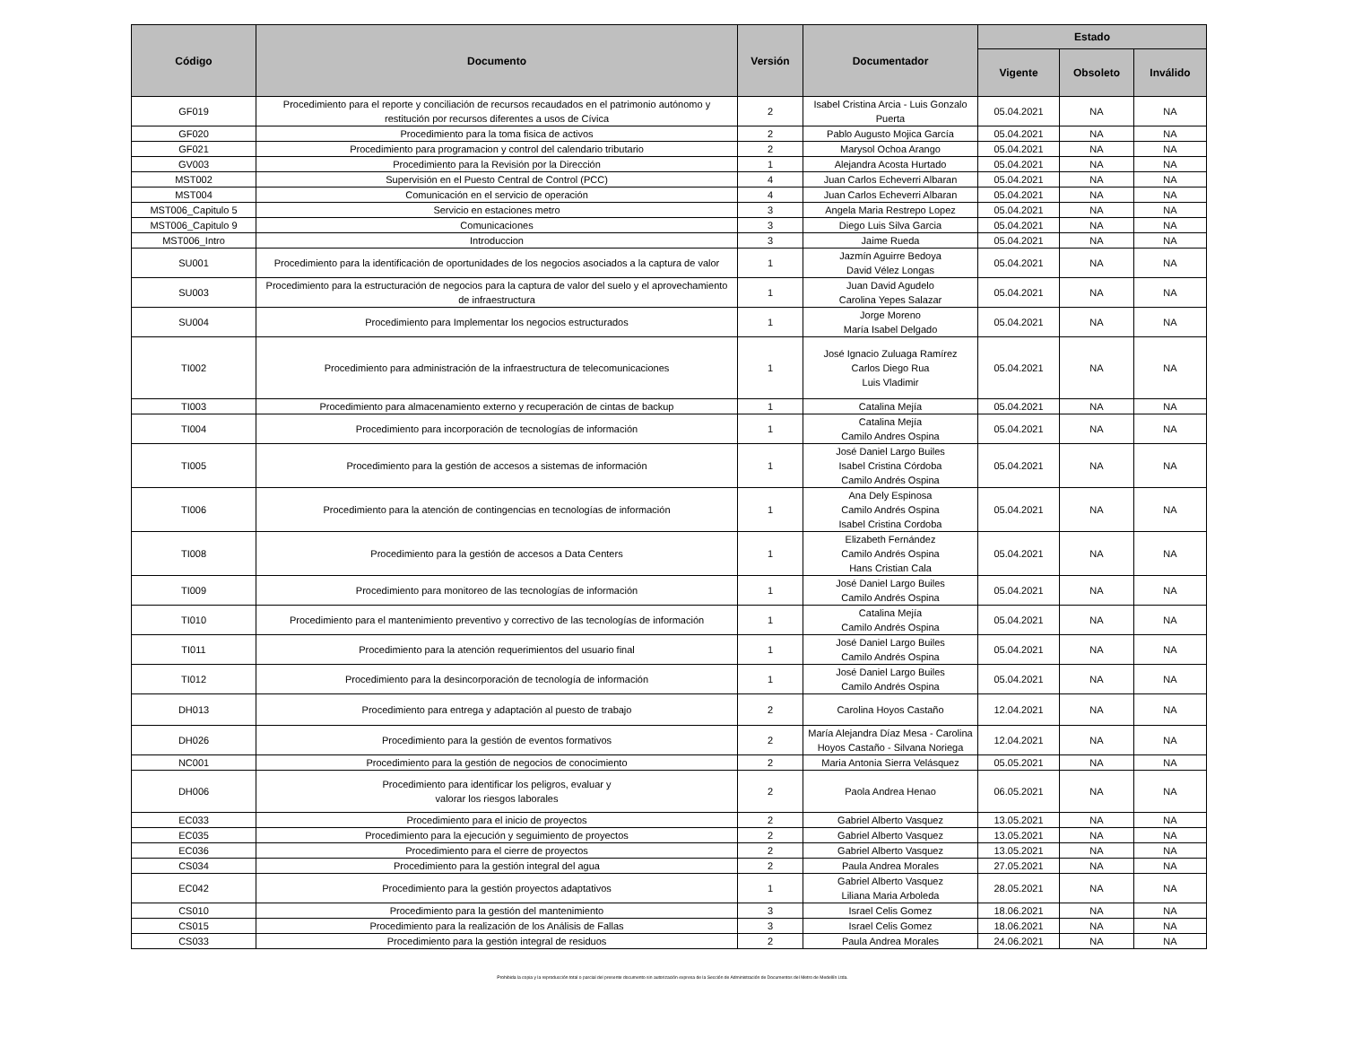| Código | Documento | Versión | Documentador | Estado | | |
| --- | --- | --- | --- | --- | --- | --- |
| | | | | Vigente | Obsoleto | Inválido |
| GF019 | Procedimiento para el reporte y conciliación de recursos recaudados en el patrimonio autónomo y restitución por recursos diferentes a usos de Cívica | 2 | Isabel Cristina Arcia - Luis Gonzalo Puerta | 05.04.2021 | NA | NA |
| GF020 | Procedimiento para la toma fisica de activos | 2 | Pablo Augusto Mojica García | 05.04.2021 | NA | NA |
| GF021 | Procedimiento para programacion y control del calendario tributario | 2 | Marysol Ochoa Arango | 05.04.2021 | NA | NA |
| GV003 | Procedimiento para la Revisión por la Dirección | 1 | Alejandra Acosta Hurtado | 05.04.2021 | NA | NA |
| MST002 | Supervisión en el Puesto Central de Control (PCC) | 4 | Juan Carlos Echeverri Albaran | 05.04.2021 | NA | NA |
| MST004 | Comunicación en el servicio de operación | 4 | Juan Carlos Echeverri Albaran | 05.04.2021 | NA | NA |
| MST006_Capitulo 5 | Servicio en estaciones metro | 3 | Angela Maria Restrepo Lopez | 05.04.2021 | NA | NA |
| MST006_Capitulo 9 | Comunicaciones | 3 | Diego Luis Silva Garcia | 05.04.2021 | NA | NA |
| MST006_Intro | Introduccion | 3 | Jaime Rueda | 05.04.2021 | NA | NA |
| SU001 | Procedimiento para la identificación de oportunidades de los negocios asociados a la captura de valor | 1 | Jazmín Aguirre Bedoya David Vélez Longas | 05.04.2021 | NA | NA |
| SU003 | Procedimiento para la estructuración de negocios para la captura de valor del suelo y el aprovechamiento de infraestructura | 1 | Juan David Agudelo Carolina Yepes Salazar | 05.04.2021 | NA | NA |
| SU004 | Procedimiento para Implementar los negocios estructurados | 1 | Jorge Moreno María Isabel Delgado | 05.04.2021 | NA | NA |
| TI002 | Procedimiento para administración de la infraestructura de telecomunicaciones | 1 | José Ignacio Zuluaga Ramírez Carlos Diego Rua Luis Vladimir | 05.04.2021 | NA | NA |
| TI003 | Procedimiento para almacenamiento externo y recuperación de cintas de backup | 1 | Catalina Mejía | 05.04.2021 | NA | NA |
| TI004 | Procedimiento para incorporación de tecnologías de información | 1 | Catalina Mejía Camilo Andres Ospina | 05.04.2021 | NA | NA |
| TI005 | Procedimiento para la gestión de accesos a sistemas de información | 1 | José Daniel Largo Builes Isabel Cristina Córdoba Camilo Andrés Ospina | 05.04.2021 | NA | NA |
| TI006 | Procedimiento para la atención de contingencias en tecnologías de información | 1 | Ana Dely Espinosa Camilo Andrés Ospina Isabel Cristina Cordoba | 05.04.2021 | NA | NA |
| TI008 | Procedimiento para la gestión de accesos a Data Centers | 1 | Elizabeth Fernández Camilo Andrés Ospina Hans Cristian Cala | 05.04.2021 | NA | NA |
| TI009 | Procedimiento para monitoreo de las tecnologías de información | 1 | José Daniel Largo Builes Camilo Andrés Ospina | 05.04.2021 | NA | NA |
| TI010 | Procedimiento para el mantenimiento preventivo y correctivo de las tecnologías de información | 1 | Catalina Mejía Camilo Andrés Ospina | 05.04.2021 | NA | NA |
| TI011 | Procedimiento para la atención requerimientos del usuario final | 1 | José Daniel Largo Builes Camilo Andrés Ospina | 05.04.2021 | NA | NA |
| TI012 | Procedimiento para la desincorporación de tecnología de información | 1 | José Daniel Largo Builes Camilo Andrés Ospina | 05.04.2021 | NA | NA |
| DH013 | Procedimiento para entrega y adaptación al puesto de trabajo | 2 | Carolina Hoyos Castaño | 12.04.2021 | NA | NA |
| DH026 | Procedimiento para la gestión de eventos formativos | 2 | María Alejandra Díaz Mesa - Carolina Hoyos Castaño - Silvana Noriega | 12.04.2021 | NA | NA |
| NC001 | Procedimiento para la gestión de negocios de conocimiento | 2 | Maria Antonia Sierra Velásquez | 05.05.2021 | NA | NA |
| DH006 | Procedimiento para identificar los peligros, evaluar y valorar los riesgos laborales | 2 | Paola Andrea Henao | 06.05.2021 | NA | NA |
| EC033 | Procedimiento para el inicio de proyectos | 2 | Gabriel Alberto Vasquez | 13.05.2021 | NA | NA |
| EC035 | Procedimiento para la ejecución y seguimiento de proyectos | 2 | Gabriel Alberto Vasquez | 13.05.2021 | NA | NA |
| EC036 | Procedimiento para el cierre de proyectos | 2 | Gabriel Alberto Vasquez | 13.05.2021 | NA | NA |
| CS034 | Procedimiento para la gestión integral del agua | 2 | Paula Andrea Morales | 27.05.2021 | NA | NA |
| EC042 | Procedimiento para la gestión proyectos adaptativos | 1 | Gabriel Alberto Vasquez Liliana Maria Arboleda | 28.05.2021 | NA | NA |
| CS010 | Procedimiento para la gestión del mantenimiento | 3 | Israel Celis Gomez | 18.06.2021 | NA | NA |
| CS015 | Procedimiento para la realización de los Análisis de Fallas | 3 | Israel Celis Gomez | 18.06.2021 | NA | NA |
| CS033 | Procedimiento para la gestión integral de residuos | 2 | Paula Andrea Morales | 24.06.2021 | NA | NA |
Prohibida la copia y la reproducción total o parcial del presente documento sin autorización expresa de la Sección de Administración de Documentos del Metro de Medellín Ltda.